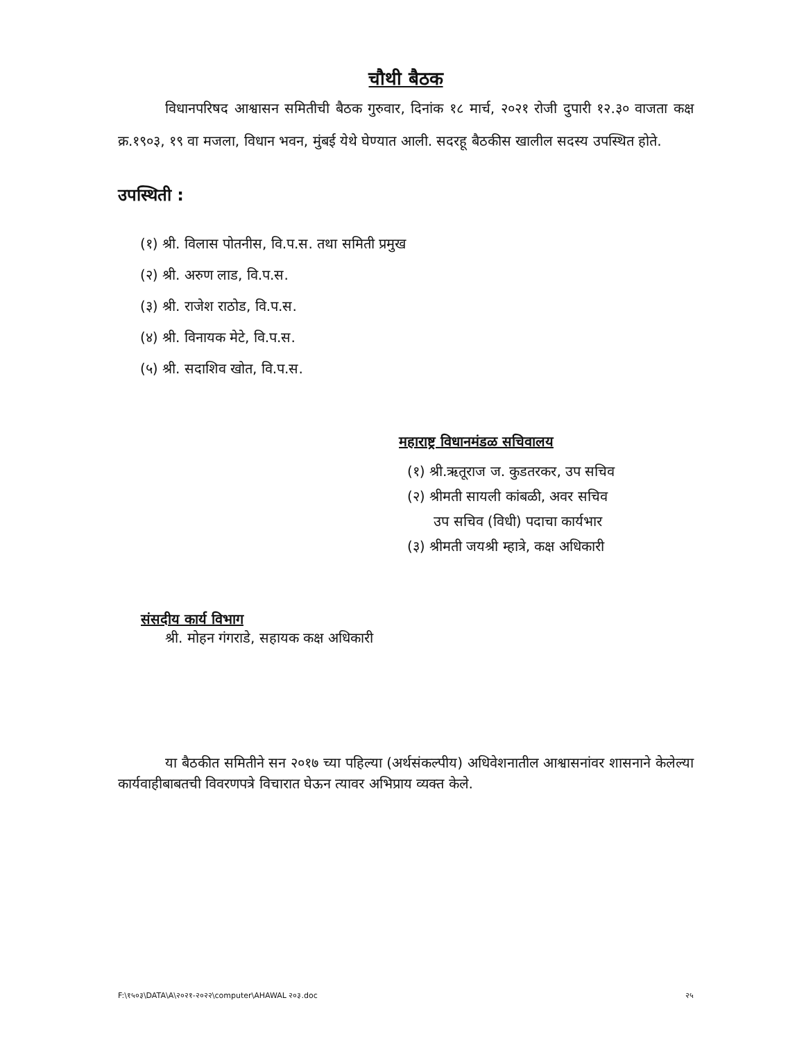चौथी बैठक
विधानपरिषद आश्वासन समितीची बैठक गुरुवार, दिनांक १८ मार्च, २०२१ रोजी दुपारी १२.३० वाजता कक्ष क्र.१९०३, १९ वा मजला, विधान भवन, मुंबई येथे घेण्यात आली. सदरहू बैठकीस खालील सदस्य उपस्थित होते.
उपस्थिती :
(१) श्री. विलास पोतनीस, वि.प.स. तथा समिती प्रमुख
(२) श्री. अरुण लाड, वि.प.स.
(३) श्री. राजेश राठोड, वि.प.स.
(४) श्री. विनायक मेटे, वि.प.स.
(५) श्री. सदाशिव खोत, वि.प.स.
महाराष्ट्र विधानमंडळ सचिवालय
(१) श्री.ऋतूराज ज. कुडतरकर, उप सचिव
(२) श्रीमती सायली कांबळी, अवर सचिव
उप सचिव (विधी) पदाचा कार्यभार
(३) श्रीमती जयश्री म्हात्रे, कक्ष अधिकारी
संसदीय कार्य विभाग
श्री. मोहन गंगराडे, सहायक कक्ष अधिकारी
या बैठकीत समितीने सन २०१७ च्या पहिल्या (अर्थसंकल्पीय) अधिवेशनातील आश्वासनांवर शासनाने केलेल्या कार्यवाहीबाबतची विवरणपत्रे विचारात घेऊन त्यावर अभिप्राय व्यक्त केले.
F:\१५०३\DATA\A\२०२१-२०२२\computer\AHAWAL २०३.doc २५